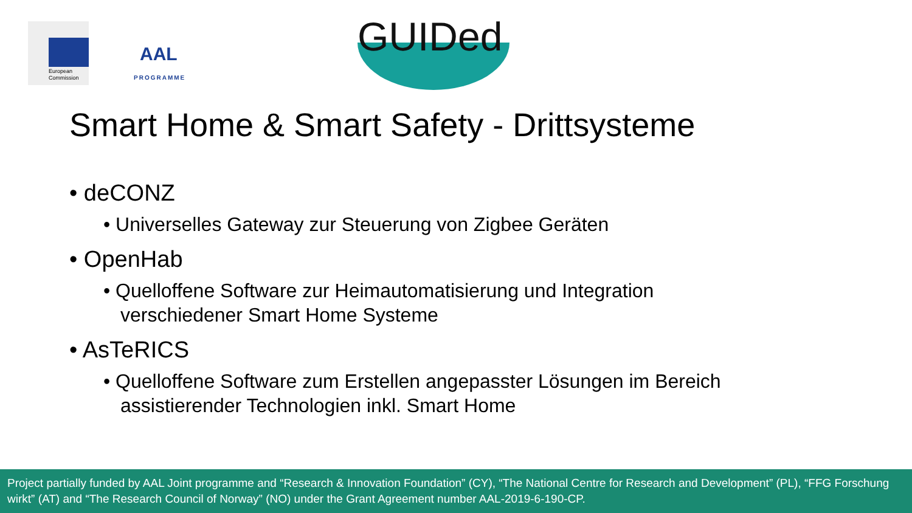European
Commission
AAL
PROGRAMME
GUIDed
Smart Home & Smart Safety - Drittsysteme
• deCONZ
• Universelles Gateway zur Steuerung von Zigbee Geräten
• OpenHab
• Quelloffene Software zur Heimautomatisierung und Integration verschiedener Smart Home Systeme
• AsTeRICS
• Quelloffene Software zum Erstellen angepasster Lösungen im Bereich assistierender Technologien inkl. Smart Home
Project partially funded by AAL Joint programme and “Research & Innovation Foundation” (CY), “The National Centre for Research and Development” (PL), “FFG Forschung wirkt” (AT) and “The Research Council of Norway” (NO) under the Grant Agreement number AAL-2019-6-190-CP.